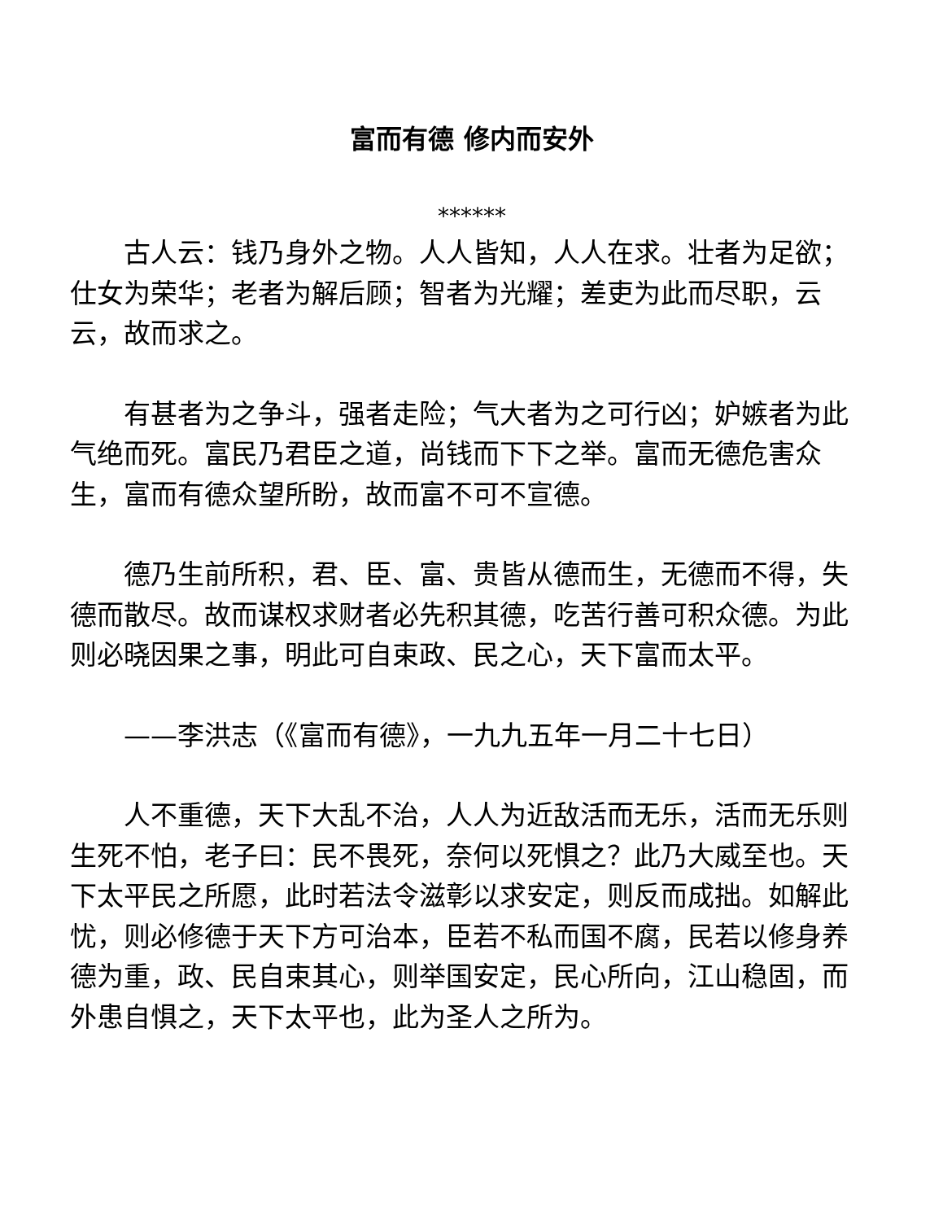富而有德 修内而安外
******
古人云：钱乃身外之物。人人皆知，人人在求。壮者为足欲；仕女为荣华；老者为解后顾；智者为光耀；差吏为此而尽职，云云，故而求之。
有甚者为之争斗，强者走险；气大者为之可行凶；妒嫉者为此气绝而死。富民乃君臣之道，尚钱而下下之举。富而无德危害众生，富而有德众望所盼，故而富不可不宣德。
德乃生前所积，君、臣、富、贵皆从德而生，无德而不得，失德而散尽。故而谋权求财者必先积其德，吃苦行善可积众德。为此则必晓因果之事，明此可自束政、民之心，天下富而太平。
——李洪志（《富而有德》，一九九五年一月二十七日）
人不重德，天下大乱不治，人人为近敌活而无乐，活而无乐则生死不怕，老子曰：民不畏死，奈何以死惧之？此乃大威至也。天下太平民之所愿，此时若法令滋彰以求安定，则反而成拙。如解此忧，则必修德于天下方可治本，臣若不私而国不腐，民若以修身养德为重，政、民自束其心，则举国安定，民心所向，江山稳固，而外患自惧之，天下太平也，此为圣人之所为。